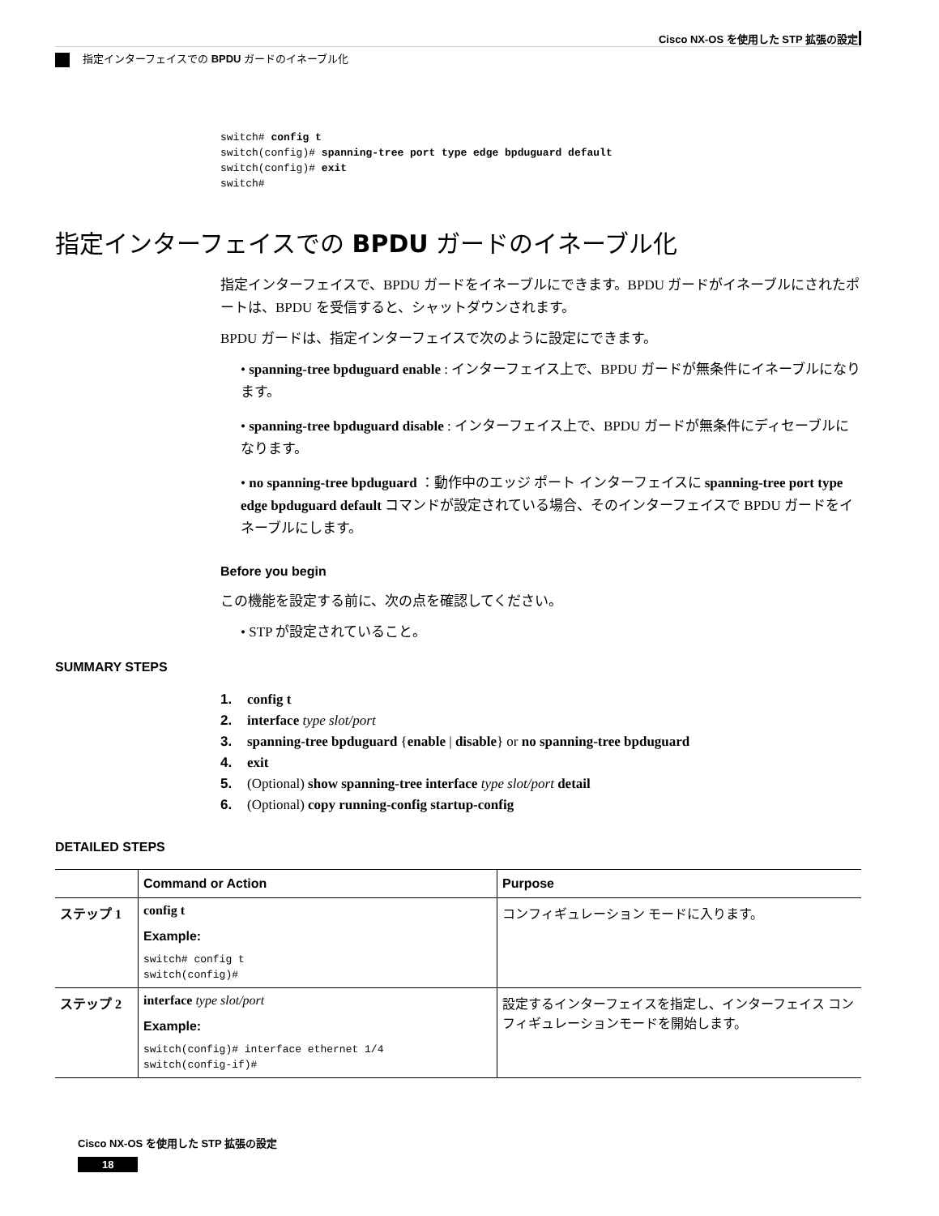Cisco NX-OS を使用した STP 拡張の設定
指定インターフェイスでの BPDU ガードのイネーブル化
switch# config t switch(config)# spanning-tree port type edge bpduguard default switch(config)# exit switch#
指定インターフェイスでの BPDU ガードのイネーブル化
指定インターフェイスで、BPDU ガードをイネーブルにできます。BPDU ガードがイネーブルにされたポートは、BPDU を受信すると、シャットダウンされます。
BPDU ガードは、指定インターフェイスで次のように設定にできます。
• spanning-tree bpduguard enable : インターフェイス上で、BPDU ガードが無条件にイネーブルになります。
• spanning-tree bpduguard disable : インターフェイス上で、BPDU ガードが無条件にディセーブルになります。
• no spanning-tree bpduguard ：動作中のエッジ ポート インターフェイスに spanning-tree port type edge bpduguard default コマンドが設定されている場合、そのインターフェイスで BPDU ガードをイネーブルにします。
Before you begin
この機能を設定する前に、次の点を確認してください。
• STP が設定されていること。
SUMMARY STEPS
1. config t
2. interface type slot/port
3. spanning-tree bpduguard {enable | disable} or no spanning-tree bpduguard
4. exit
5. (Optional) show spanning-tree interface type slot/port detail
6. (Optional) copy running-config startup-config
DETAILED STEPS
| | Command or Action | Purpose |
| --- | --- | --- |
| ステップ 1 | config t Example: switch# config t switch(config)# | コンフィギュレーション モードに入ります。 |
| ステップ 2 | interface type slot/port Example: switch(config)# interface ethernet 1/4 switch(config-if)# | 設定するインターフェイスを指定し、インターフェイス コンフィギュレーションモードを開始します。 |
Cisco NX-OS を使用した STP 拡張の設定
18